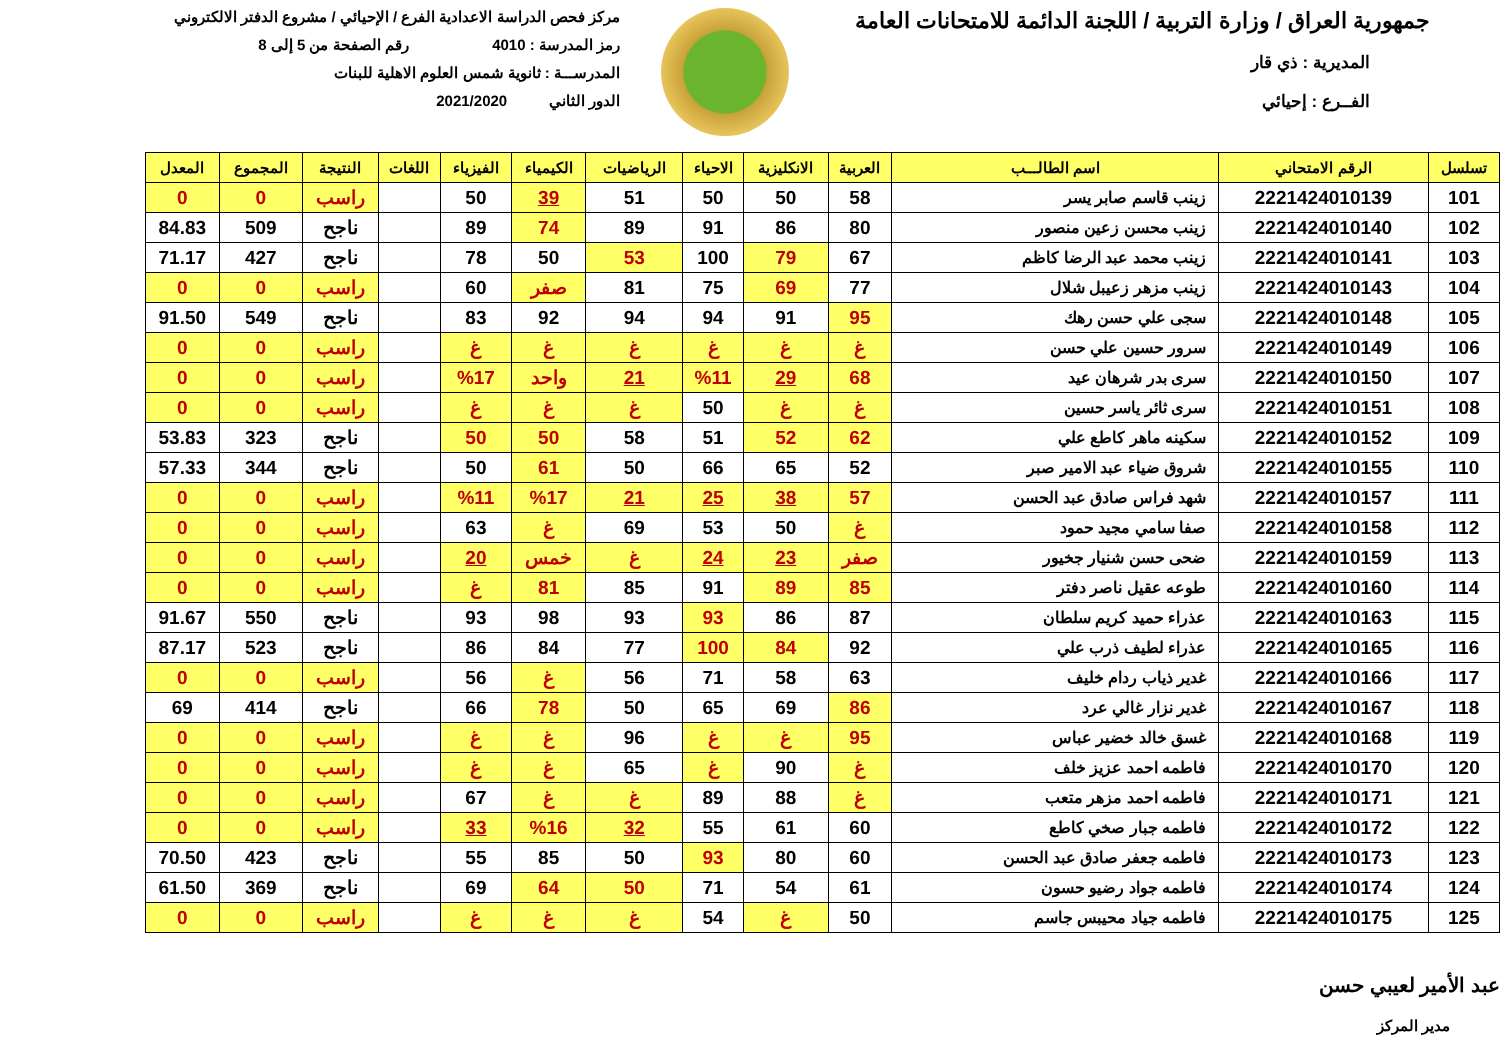جمهورية العراق / وزارة التربية / اللجنة الدائمة للامتحانات العامة
المديرية : ذي قار
الفــرع : إحيائي
مركز فحص الدراسة الاعدادية الفرع / الإحيائي / مشروع الدفتر الالكتروني
رمز المدرسة : 4010 رقم الصفحة من 5 إلى 8
المدرســـة : ثانوية شمس العلوم الاهلية للبنات
الدور الثاني 2021/2020
| تسلسل | الرقم الامتحاني | اسم الطالـــب | العربية | الانكليزية | الاحياء | الرياضيات | الكيمياء | الفيزياء | اللغات | النتيجة | المجموع | المعدل |
| --- | --- | --- | --- | --- | --- | --- | --- | --- | --- | --- | --- | --- |
| 101 | 2221424010139 | زينب قاسم صابر يسر | 58 | 50 | 50 | 51 | 39 | 50 | | راسب | 0 | 0 |
| 102 | 2221424010140 | زينب محسن زعين منصور | 80 | 86 | 91 | 89 | 74 | 89 | | ناجح | 509 | 84.83 |
| 103 | 2221424010141 | زينب محمد عبد الرضا كاظم | 67 | 79 | 100 | 53 | 50 | 78 | | ناجح | 427 | 71.17 |
| 104 | 2221424010143 | زينب مزهر زعيبل شلال | 77 | 69 | 75 | 81 | صفر | 60 | | راسب | 0 | 0 |
| 105 | 2221424010148 | سجى علي حسن رهك | 95 | 91 | 94 | 94 | 92 | 83 | | ناجح | 549 | 91.50 |
| 106 | 2221424010149 | سرور حسين علي حسن | غ | غ | غ | غ | غ | غ | | راسب | 0 | 0 |
| 107 | 2221424010150 | سرى بدر شرهان عيد | 68 | 29 | %11 | 21 | واحد | %17 | | راسب | 0 | 0 |
| 108 | 2221424010151 | سرى ثائر ياسر حسين | غ | غ | 50 | غ | غ | غ | | راسب | 0 | 0 |
| 109 | 2221424010152 | سكينه ماهر كاطع علي | 62 | 52 | 51 | 58 | 50 | 50 | | ناجح | 323 | 53.83 |
| 110 | 2221424010155 | شروق ضياء عبد الامير صبر | 52 | 65 | 66 | 50 | 61 | 50 | | ناجح | 344 | 57.33 |
| 111 | 2221424010157 | شهد فراس صادق عبد الحسن | 57 | 38 | 25 | 21 | %17 | %11 | | راسب | 0 | 0 |
| 112 | 2221424010158 | صفا سامي مجيد حمود | غ | 50 | 53 | 69 | غ | 63 | | راسب | 0 | 0 |
| 113 | 2221424010159 | ضحى حسن شنيار جخيور | صفر | 23 | 24 | غ | خمس | 20 | | راسب | 0 | 0 |
| 114 | 2221424010160 | طوعه عقيل ناصر دفتر | 85 | 89 | 91 | 85 | 81 | غ | | راسب | 0 | 0 |
| 115 | 2221424010163 | عذراء حميد كريم سلطان | 87 | 86 | 93 | 93 | 98 | 93 | | ناجح | 550 | 91.67 |
| 116 | 2221424010165 | عذراء لطيف ذرب علي | 92 | 84 | 100 | 77 | 84 | 86 | | ناجح | 523 | 87.17 |
| 117 | 2221424010166 | غدير ذياب ردام خليف | 63 | 58 | 71 | 56 | غ | 56 | | راسب | 0 | 0 |
| 118 | 2221424010167 | غدير نزار غالي عرد | 86 | 69 | 65 | 50 | 78 | 66 | | ناجح | 414 | 69 |
| 119 | 2221424010168 | غسق خالد خضير عباس | 95 | غ | غ | 96 | غ | غ | | راسب | 0 | 0 |
| 120 | 2221424010170 | فاطمه احمد عزيز خلف | غ | 90 | غ | 65 | غ | غ | | راسب | 0 | 0 |
| 121 | 2221424010171 | فاطمه احمد مزهر متعب | غ | 88 | 89 | غ | غ | 67 | | راسب | 0 | 0 |
| 122 | 2221424010172 | فاطمه جبار صخي كاطع | 60 | 61 | 55 | 32 | %16 | 33 | | راسب | 0 | 0 |
| 123 | 2221424010173 | فاطمه جعفر صادق عبد الحسن | 60 | 80 | 93 | 50 | 85 | 55 | | ناجح | 423 | 70.50 |
| 124 | 2221424010174 | فاطمه جواد رضيو حسون | 61 | 54 | 71 | 50 | 64 | 69 | | ناجح | 369 | 61.50 |
| 125 | 2221424010175 | فاطمه جياد محيبس جاسم | 50 | غ | 54 | غ | غ | غ | | راسب | 0 | 0 |
عبد الأمير لعيبي حسن
مدير المركز